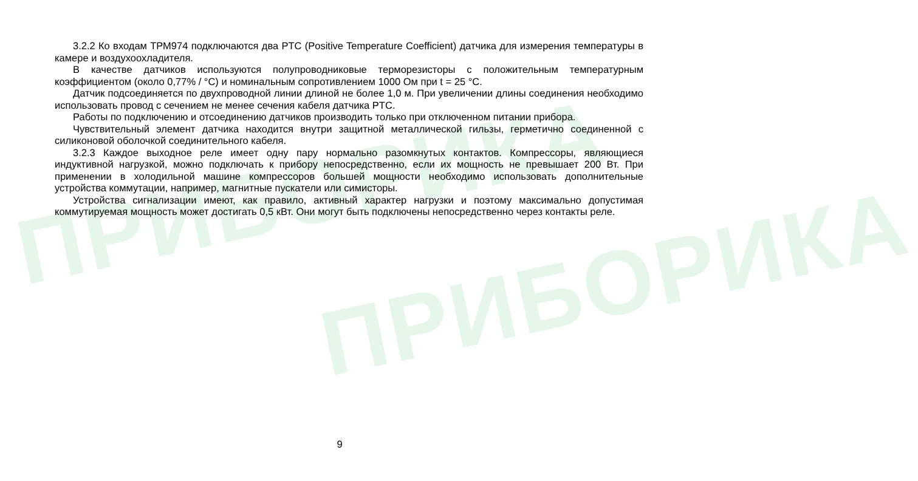ПРИБОРИКА
ПРИБОРИКА
3.2.2 Ко входам ТРМ974 подключаются два PTC (Positive Temperature Coefficient) датчика для измерения температуры в камере и воздухоохладителя.
В качестве датчиков используются полупроводниковые терморезисторы с положительным температурным коэффициентом (около 0,77% / °С) и номинальным сопротивлением 1000 Ом при t = 25 °С.
Датчик подсоединяется по двухпроводной линии длиной не более 1,0 м. При увеличении длины соединения необходимо использовать провод с сечением не менее сечения кабеля датчика PTC.
Работы по подключению и отсоединению датчиков производить только при отключенном питании прибора.
Чувствительный элемент датчика находится внутри защитной металлической гильзы, герметично соединенной с силиконовой оболочкой соединительного кабеля.
3.2.3 Каждое выходное реле имеет одну пару нормально разомкнутых контактов. Компрессоры, являющиеся индуктивной нагрузкой, можно подключать к прибору непосредственно, если их мощность не превышает 200 Вт. При применении в холодильной машине компрессоров большей мощности необходимо использовать дополнительные устройства коммутации, например, магнитные пускатели или симисторы.
Устройства сигнализации имеют, как правило, активный характер нагрузки и поэтому максимально допустимая коммутируемая мощность может достигать 0,5 кВт. Они могут быть подключены непосредственно через контакты реле.
9